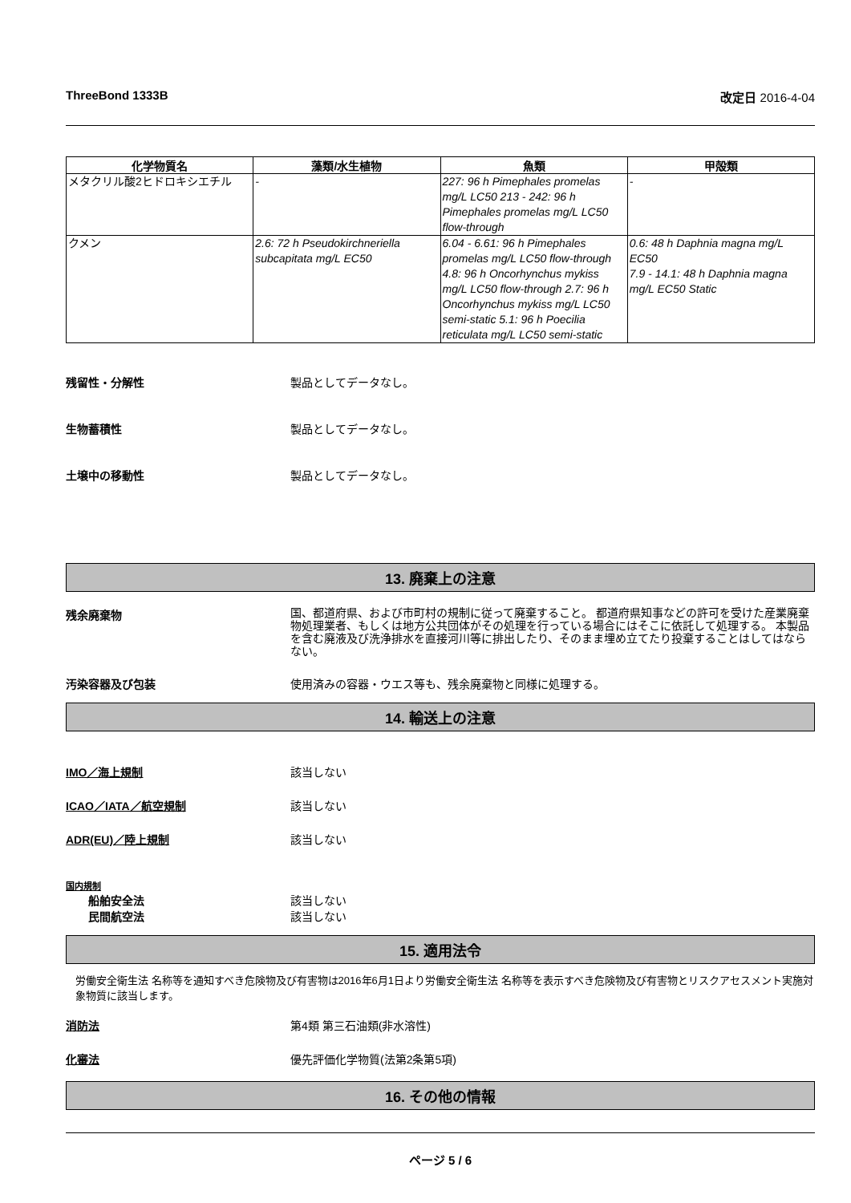ThreeBond 1333B 改定日 2016-4-04
| 化学物質名 | 藻類/水生植物 | 魚類 | 甲殻類 |
| --- | --- | --- | --- |
| メタクリル酸2ヒドロキシエチル | - | 227: 96 h Pimephales promelas mg/L LC50 213 - 242: 96 h Pimephales promelas mg/L LC50 flow-through | - |
| クメン | 2.6: 72 h Pseudokirchneriella subcapitata mg/L EC50 | 6.04 - 6.61: 96 h Pimephales promelas mg/L LC50 flow-through 4.8: 96 h Oncorhynchus mykiss mg/L LC50 flow-through 2.7: 96 h Oncorhynchus mykiss mg/L LC50 semi-static 5.1: 96 h Poecilia reticulata mg/L LC50 semi-static | 0.6: 48 h Daphnia magna mg/L EC50 7.9 - 14.1: 48 h Daphnia magna mg/L EC50 Static |
残留性・分解性 製品としてデータなし。
生物蓄積性 製品としてデータなし。
土壌中の移動性 製品としてデータなし。
13. 廃棄上の注意
残余廃棄物 国、都道府県、および市町村の規制に従って廃棄すること。 都道府県知事などの許可を受けた産業廃棄物処理業者、もしくは地方公共団体がその処理を行っている場合にはそこに依託して処理する。 本製品を含む廃液及び洗浄排水を直接河川等に排出したり、そのまま埋め立てたり投棄することはしてはならない。
汚染容器及び包装 使用済みの容器・ウエス等も、残余廃棄物と同様に処理する。
14. 輸送上の注意
IMO／海上規制 該当しない
ICAO／IATA／航空規制 該当しない
ADR(EU)／陸上規制 該当しない
国内規制
船舶安全法 該当しない
民間航空法 該当しない
15. 適用法令
労働安全衛生法 名称等を通知すべき危険物及び有害物は2016年6月1日より労働安全衛生法 名称等を表示すべき危険物及び有害物とリスクアセスメント実施対象物質に該当します。
消防法 第4類 第三石油類(非水溶性)
化審法 優先評価化学物質(法第2条第5項)
16. その他の情報
ページ 5 / 6